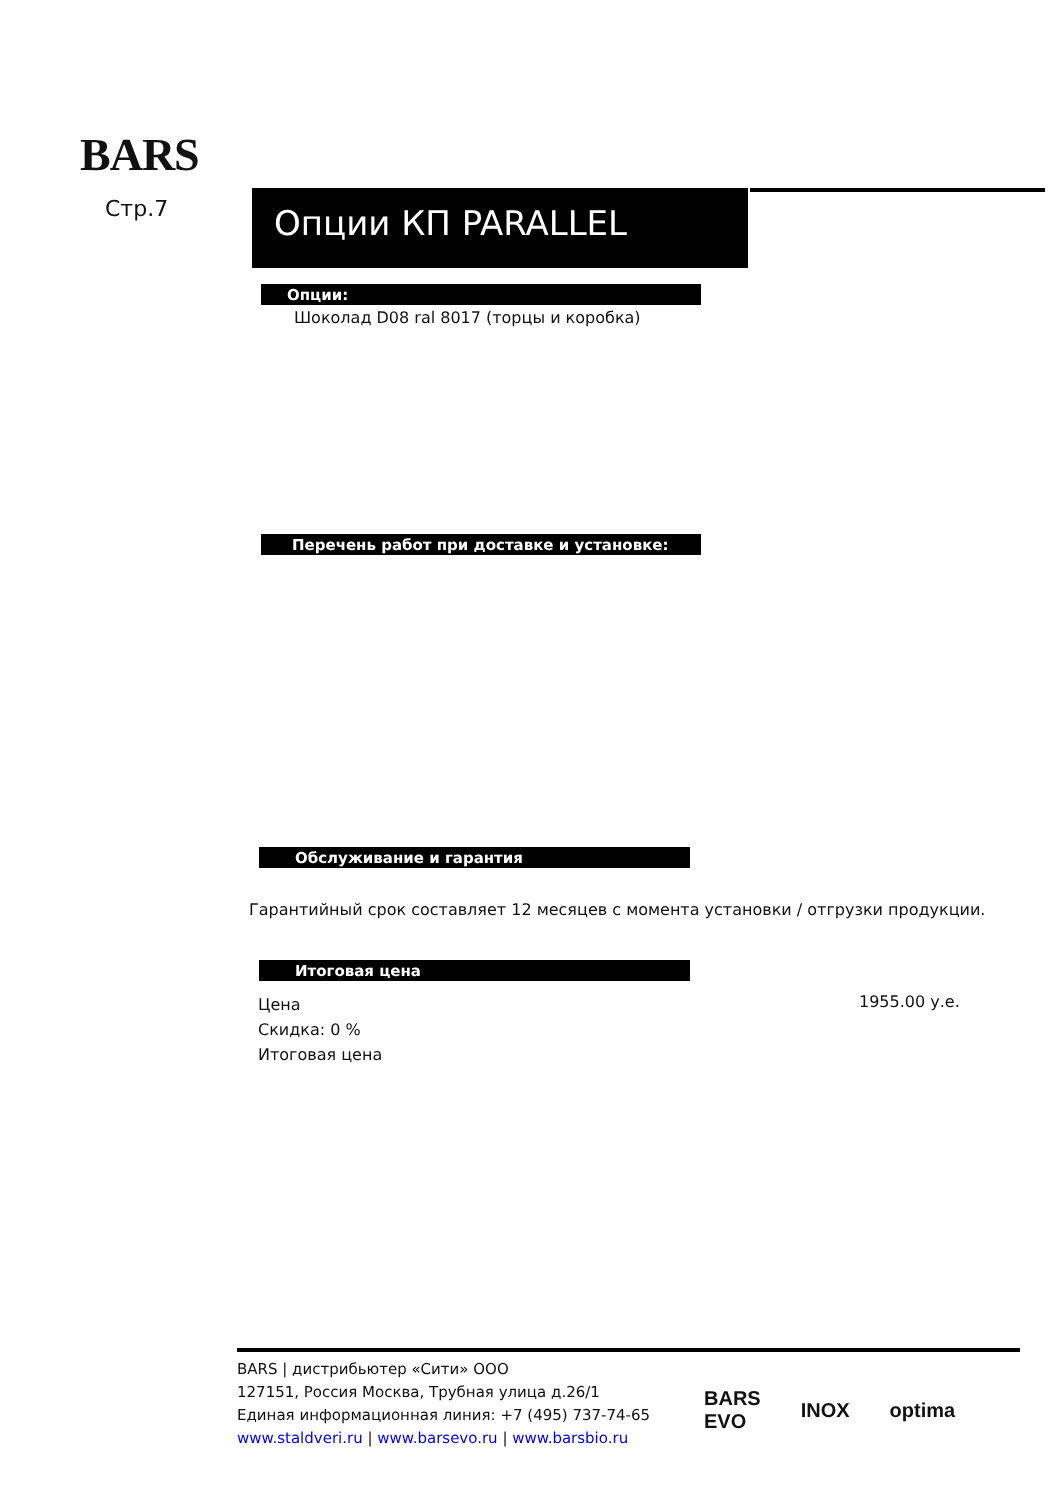BARS
Стр.7 Опции КП PARALLEL
Опции:
Шоколад D08 ral 8017 (торцы и коробка)
Перечень работ при доставке и установке:
Обслуживание и гарантия
Гарантийный срок составляет 12 месяцев с момента установки / отгрузки продукции.
Итоговая цена
Цена
Скидка: 0 %
Итоговая цена
1955.00 у.е.
BARS | дистрибьютер «Сити» ООО
127151, Россия Москва, Трубная улица д.26/1
Единая информационная линия: +7 (495) 737-74-65
www.staldveri.ru | www.barsevo.ru | www.barsbio.ru
BARS
EVO INOX optima